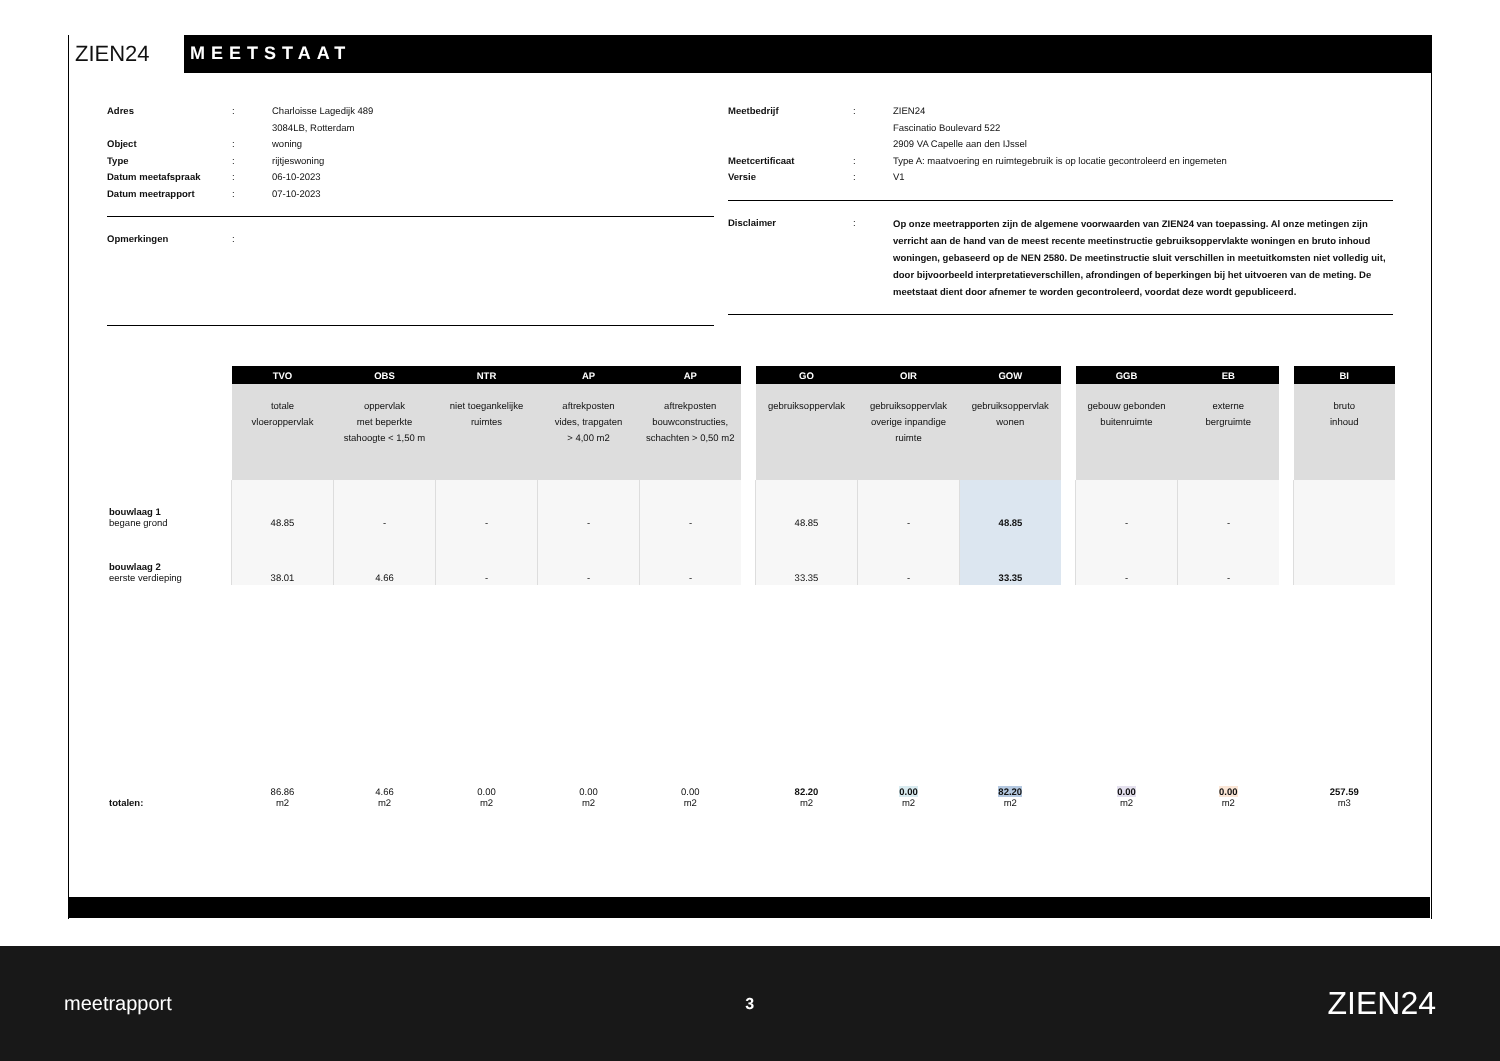ZIEN24
MEETSTAAT
Adres: Charloisse Lagedijk 489
3084LB, Rotterdam
Object: woning
Type: rijtjeswoning
Datum meetafspraak: 06-10-2023
Datum meetrapport: 07-10-2023
Opmerkingen:
Meetbedrijf: ZIEN24
Fascinatio Boulevard 522
2909 VA Capelle aan den IJssel
Meetcertificaat: Type A: maatvoering en ruimtegebruik is op locatie gecontroleerd en ingemeten
Versie: V1
Disclaimer: Op onze meetrapporten zijn de algemene voorwaarden van ZIEN24 van toepassing. Al onze metingen zijn verricht aan de hand van de meest recente meetinstructie gebruiksoppervlakte woningen en bruto inhoud woningen, gebaseerd op de NEN 2580. De meetinstructie sluit verschillen in meetuitkomsten niet volledig uit, door bijvoorbeeld interpretatieverschillen, afrondingen of beperkingen bij het uitvoeren van de meting. De meetstaat dient door afnemer te worden gecontroleerd, voordat deze wordt gepubliceerd.
| | TVO | OBS | NTR | AP | AP | | GO | OIR | GOW | | GGB | EB | | BI |
| | totale vloeroppervlak | oppervlak met beperkte stahoogte < 1,50 m | niet toegankelijke ruimtes | aftrekposten vides, trapgaten > 4,00 m2 | aftrekposten bouwconstructies, schachten > 0,50 m2 | | gebruiksoppervlak | gebruiksoppervlak overige inpandige ruimte | gebruiksoppervlak wonen | | gebouw gebonden buitenruimte | externe bergruimte | | bruto inhoud |
| bouwlaag 1 begane grond | 48.85 | - | - | - | - | | 48.85 | - | 48.85 | | - | - | | |
| bouwlaag 2 eerste verdieping | 38.01 | 4.66 | - | - | - | | 33.35 | - | 33.35 | | - | - | | |
| totalen: | 86.86 m2 | 4.66 m2 | 0.00 m2 | 0.00 m2 | 0.00 m2 | | 82.20 m2 | 0.00 m2 | 82.20 m2 | | 0.00 m2 | 0.00 m2 | | 257.59 m3 |
meetrapport 3 ZIEN24